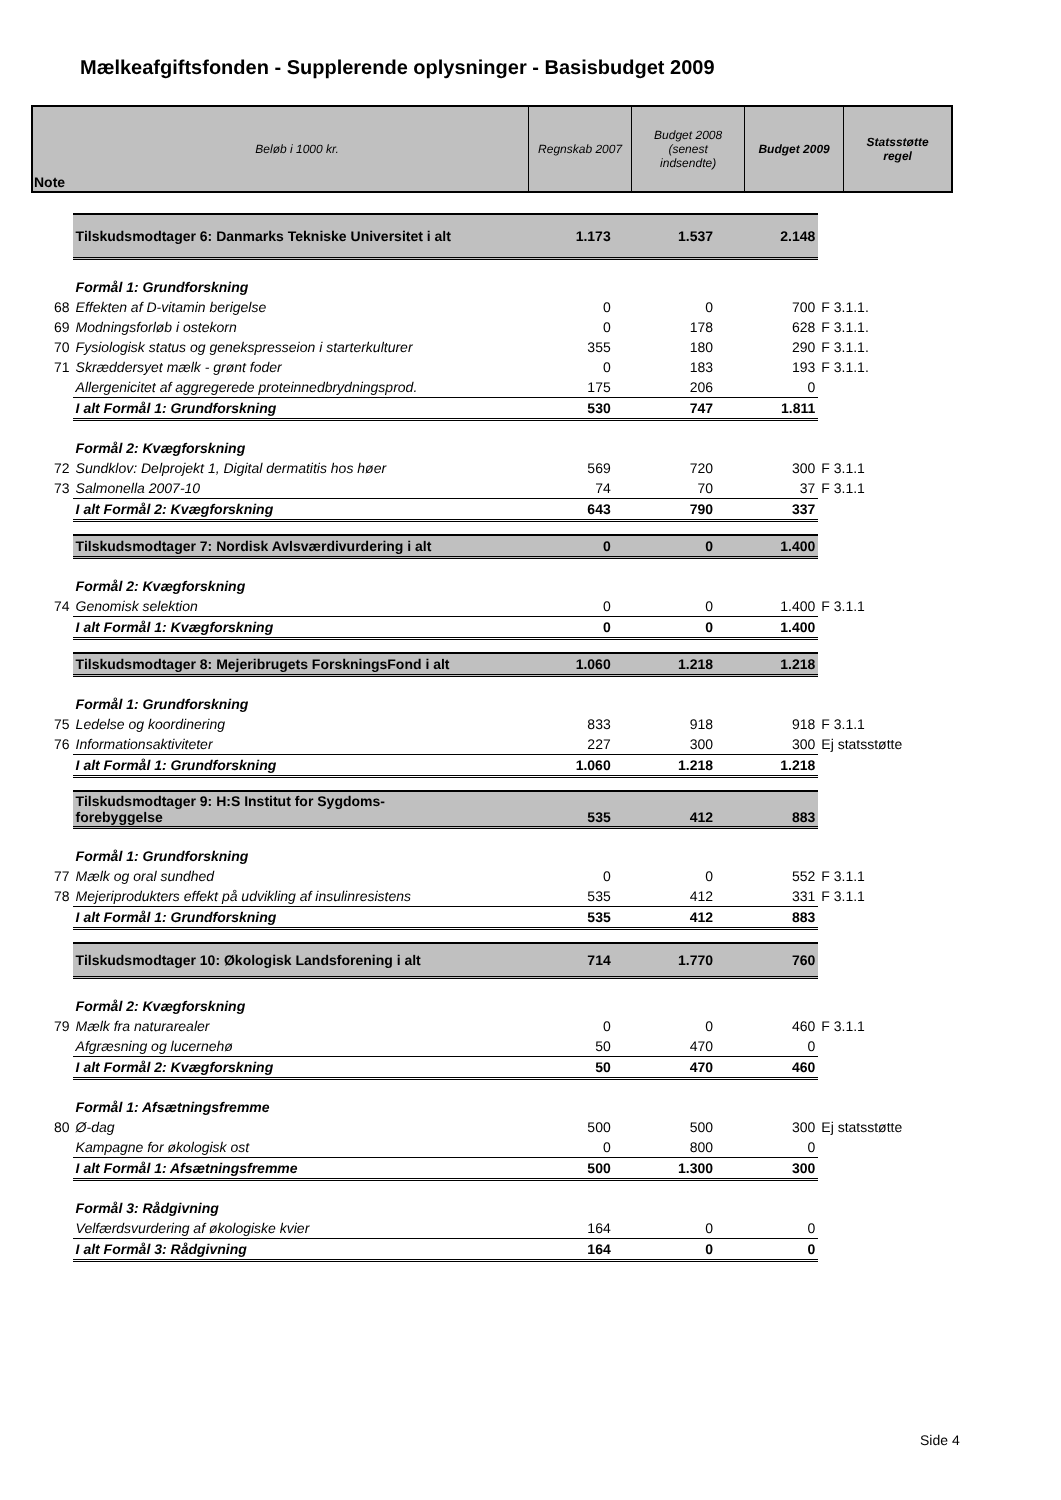Mælkeafgiftsfonden - Supplerende oplysninger - Basisbudget 2009
| Note | Beløb i 1000 kr. | Regnskab 2007 | Budget 2008 (senest indsendte) | Budget 2009 | Statsstøtte regel |
| | Tilskudsmodtager 6: Danmarks Tekniske Universitet i alt | 1.173 | 1.537 | 2.148 | |
| | Formål 1: Grundforskning | | | | |
| 68 | Effekten af D-vitamin berigelse | 0 | 0 | 700 | F 3.1.1. |
| 69 | Modningsforløb i ostekorn | 0 | 178 | 628 | F 3.1.1. |
| 70 | Fysiologisk status og genekspresseion i starterkulturer | 355 | 180 | 290 | F 3.1.1. |
| 71 | Skræddersyet mælk - grønt foder | 0 | 183 | 193 | F 3.1.1. |
| | Allergenicitet af aggregerede proteinnedbrydningsprod. | 175 | 206 | 0 | |
| | I alt Formål 1: Grundforskning | 530 | 747 | 1.811 | |
| | Formål 2: Kvægforskning | | | | |
| 72 | Sundklov: Delprojekt 1, Digital dermatitis hos høer | 569 | 720 | 300 | F 3.1.1 |
| 73 | Salmonella 2007-10 | 74 | 70 | 37 | F 3.1.1 |
| | I alt Formål 2: Kvægforskning | 643 | 790 | 337 | |
| | Tilskudsmodtager 7: Nordisk Avlsværdivurdering i alt | 0 | 0 | 1.400 | |
| | Formål 2: Kvægforskning | | | | |
| 74 | Genomisk selektion | 0 | 0 | 1.400 | F 3.1.1 |
| | I alt Formål 1: Kvægforskning | 0 | 0 | 1.400 | |
| | Tilskudsmodtager 8: Mejeribrugets ForskningsFond i alt | 1.060 | 1.218 | 1.218 | |
| | Formål 1: Grundforskning | | | | |
| 75 | Ledelse og koordinering | 833 | 918 | 918 | F 3.1.1 |
| 76 | Informationsaktiviteter | 227 | 300 | 300 | Ej statsstøtte |
| | I alt Formål 1: Grundforskning | 1.060 | 1.218 | 1.218 | |
| | Tilskudsmodtager 9: H:S Institut for Sygdoms- forebyggelse | 535 | 412 | 883 | |
| | Formål 1: Grundforskning | | | | |
| 77 | Mælk og oral sundhed | 0 | 0 | 552 | F 3.1.1 |
| 78 | Mejeriprodukters effekt på udvikling af insulinresistens | 535 | 412 | 331 | F 3.1.1 |
| | I alt Formål 1: Grundforskning | 535 | 412 | 883 | |
| | Tilskudsmodtager 10: Økologisk Landsforening i alt | 714 | 1.770 | 760 | |
| | Formål 2: Kvægforskning | | | | |
| 79 | Mælk fra naturarealer | 0 | 0 | 460 | F 3.1.1 |
| | Afgræsning og lucernehø | 50 | 470 | 0 | |
| | I alt Formål 2: Kvægforskning | 50 | 470 | 460 | |
| | Formål 1: Afsætningsfremme | | | | |
| 80 | Ø-dag | 500 | 500 | 300 | Ej statsstøtte |
| | Kampagne for økologisk ost | 0 | 800 | 0 | |
| | I alt Formål 1: Afsætningsfremme | 500 | 1.300 | 300 | |
| | Formål 3: Rådgivning | | | | |
| | Velfærdsvurdering af økologiske kvier | 164 | 0 | 0 | |
| | I alt Formål 3: Rådgivning | 164 | 0 | 0 | |
Side 4